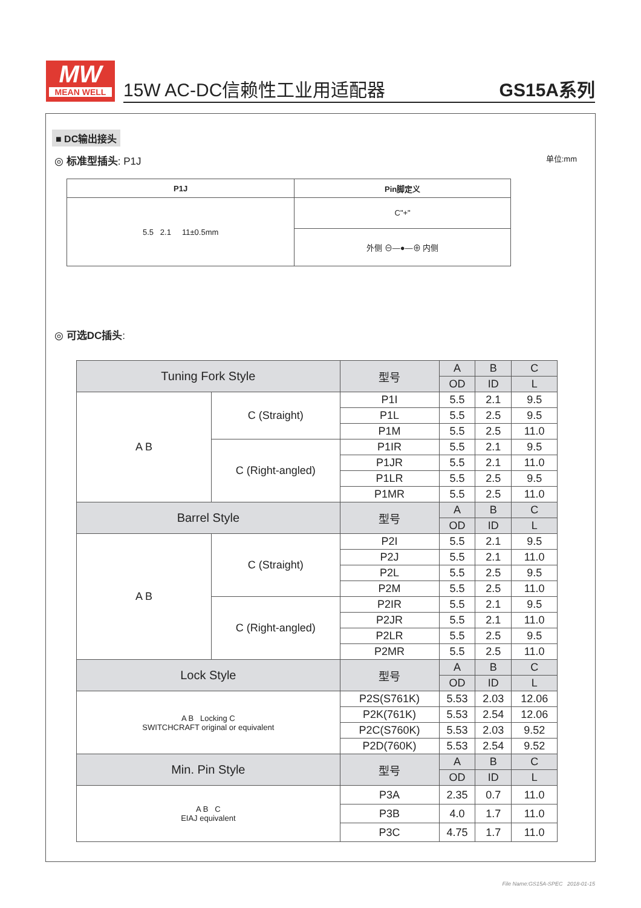MW
MEAN WELL
15W AC-DC信赖性工业用适配器 GS15A系列
■ DC输出接头
◎ 标准型插头: P1J 单位:mm
| P1J | Pin脚定义 |
| --- | --- |
| 5.5 2.1 11±0.5mm | C"+" |
| | 外侧 ⊖—●—⊕ 内侧 |
◎ 可选DC插头:
| Tuning Fork Style | | 型号 | A | B | C |
| | | | OD | ID | L |
| A B | C (Straight) | P1I | 5.5 | 2.1 | 9.5 |
| | | P1L | 5.5 | 2.5 | 9.5 |
| | | P1M | 5.5 | 2.5 | 11.0 |
| | C (Right-angled) | P1IR | 5.5 | 2.1 | 9.5 |
| | | P1JR | 5.5 | 2.1 | 11.0 |
| | | P1LR | 5.5 | 2.5 | 9.5 |
| | | P1MR | 5.5 | 2.5 | 11.0 |
| Barrel Style | | 型号 | A | B | C |
| | | | OD | ID | L |
| A B | C (Straight) | P2I | 5.5 | 2.1 | 9.5 |
| | | P2J | 5.5 | 2.1 | 11.0 |
| | | P2L | 5.5 | 2.5 | 9.5 |
| | | P2M | 5.5 | 2.5 | 11.0 |
| | C (Right-angled) | P2IR | 5.5 | 2.1 | 9.5 |
| | | P2JR | 5.5 | 2.1 | 11.0 |
| | | P2LR | 5.5 | 2.5 | 9.5 |
| | | P2MR | 5.5 | 2.5 | 11.0 |
| Lock Style | | 型号 | A | B | C |
| | | | OD | ID | L |
| A B Locking C SWITCHCRAFT original or equivalent | | P2S(S761K) | 5.53 | 2.03 | 12.06 |
| | | P2K(761K) | 5.53 | 2.54 | 12.06 |
| | | P2C(S760K) | 5.53 | 2.03 | 9.52 |
| | | P2D(760K) | 5.53 | 2.54 | 9.52 |
| Min. Pin Style | | 型号 | A | B | C |
| | | | OD | ID | L |
| A B C EIAJ equivalent | | P3A | 2.35 | 0.7 | 11.0 |
| | | P3B | 4.0 | 1.7 | 11.0 |
| | | P3C | 4.75 | 1.7 | 11.0 |
File Name:GS15A-SPEC 2018-01-15